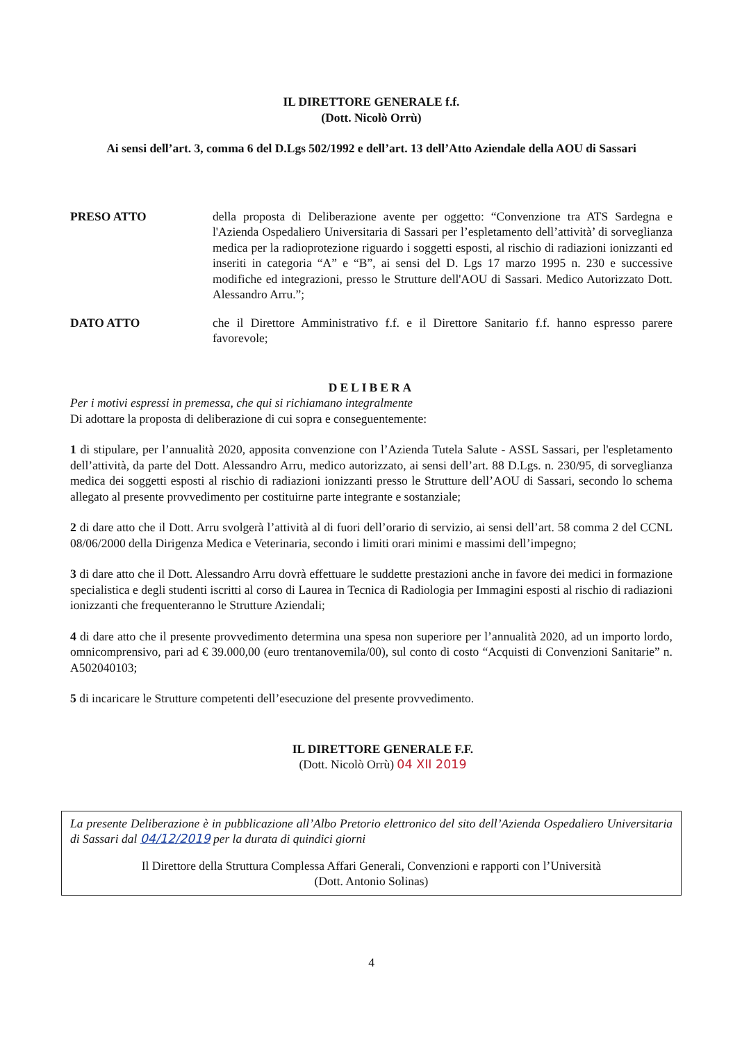IL DIRETTORE GENERALE f.f.
(Dott. Nicolò Orrù)
Ai sensi dell’art. 3, comma 6 del D.Lgs 502/1992 e dell’art. 13 dell’Atto Aziendale della AOU di Sassari
PRESO ATTO della proposta di Deliberazione avente per oggetto: “Convenzione tra ATS Sardegna e l'Azienda Ospedaliero Universitaria di Sassari per l’espletamento dell’attività’ di sorveglianza medica per la radioprotezione riguardo i soggetti esposti, al rischio di radiazioni ionizzanti ed inseriti in categoria “A” e “B”, ai sensi del D. Lgs 17 marzo 1995 n. 230 e successive modifiche ed integrazioni, presso le Strutture dell'AOU di Sassari. Medico Autorizzato Dott. Alessandro Arru.”;
DATO ATTO che il Direttore Amministrativo f.f. e il Direttore Sanitario f.f. hanno espresso parere favorevole;
DELIBERA
Per i motivi espressi in premessa, che qui si richiamano integralmente
Di adottare la proposta di deliberazione di cui sopra e conseguentemente:
1 di stipulare, per l’annualità 2020, apposita convenzione con l’Azienda Tutela Salute - ASSL Sassari, per l'espletamento dell’attività, da parte del Dott. Alessandro Arru, medico autorizzato, ai sensi dell’art. 88 D.Lgs. n. 230/95, di sorveglianza medica dei soggetti esposti al rischio di radiazioni ionizzanti presso le Strutture dell’AOU di Sassari, secondo lo schema allegato al presente provvedimento per costituirne parte integrante e sostanziale;
2 di dare atto che il Dott. Arru svolgerà l’attività al di fuori dell’orario di servizio, ai sensi dell’art. 58 comma 2 del CCNL 08/06/2000 della Dirigenza Medica e Veterinaria, secondo i limiti orari minimi e massimi dell’impegno;
3 di dare atto che il Dott. Alessandro Arru dovrà effettuare le suddette prestazioni anche in favore dei medici in formazione specialistica e degli studenti iscritti al corso di Laurea in Tecnica di Radiologia per Immagini esposti al rischio di radiazioni ionizzanti che frequenteranno le Strutture Aziendali;
4 di dare atto che il presente provvedimento determina una spesa non superiore per l’annualità 2020, ad un importo lordo, omnicomprensivo, pari ad € 39.000,00 (euro trentanovemila/00), sul conto di costo “Acquisti di Convenzioni Sanitarie” n. A502040103;
5 di incaricare le Strutture competenti dell’esecuzione del presente provvedimento.
IL DIRETTORE GENERALE F.F.
(Dott. Nicolò Orrù) 04 XII 2019
La presente Deliberazione è in pubblicazione all’Albo Pretorio elettronico del sito dell’Azienda Ospedaliero Universitaria di Sassari dal 04/12/2019 per la durata di quindici giorni
Il Direttore della Struttura Complessa Affari Generali, Convenzioni e rapporti con l’Università
(Dott. Antonio Solinas)
4